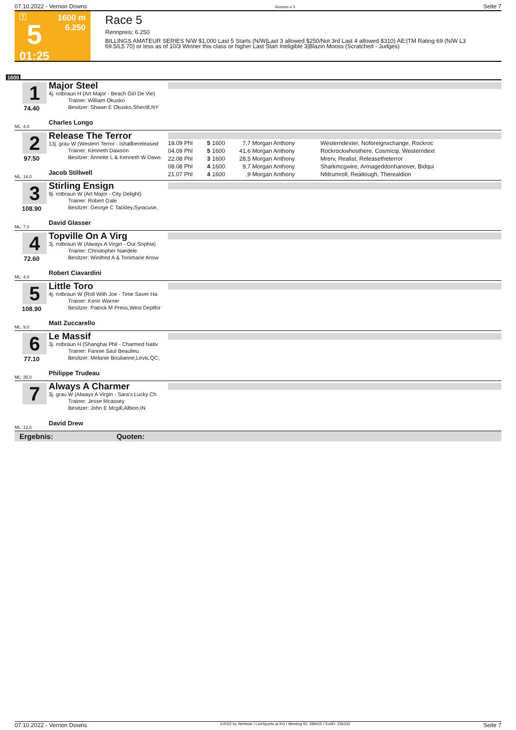07.10.2022 - Vernon Downs Rennen # 5 Seite 7
T
5
01:25
1600 m
6.250
Race 5
Rennpreis: 6.250
BILLINGS AMATEUR SERIES N/W $1,000 Last 5 Starts (N/W|Last 3 allowed $250/Not 3rd Last 4 allowed $310) AE:|TM Rating 69 (N/W L3 69.5/L5 70) or less as of 10/3 Winner this class or higher Last Start Ineligible 3|Blazin Mooss (Scratched - Judges)
1600
1
74.40
ML: 4,0
Major Steel
4j. rotbraun H (Art Major - Beach Girl De Vie)
Trainer: William Okusko
Besitzer: Shawn E Okusko,Sherrill,NY
Charles Longo
2
97.50
ML: 16,0
Release The Terror
13j. grau W (Western Terror - Ishallbereleased
Trainer: Kenneth Dawson
Besitzer: Annette L & Kenneth W Daws
Jacob Stillwell
| 18.09 Phl | 5 | 1600 | 7,7 | Morgan Anthony | Westerndexter, Noforeignxchange, Rockroc |
| 04.09 Phl | 5 | 1600 | 41,6 | Morgan Anthony | Rockrockwhosthere, Cosmicqi, Westerndext |
| 22.08 Phl | 3 | 1600 | 28,5 | Morgan Anthony | Mrerv, Realist, Releasetheterror |
| 08.08 Phl | 4 | 1600 | 9,7 | Morgan Anthony | Sharkmcgwire, Armageddonhanover, Bidqui |
| 21.07 Phl | 4 | 1600 | ,9 | Morgan Anthony | Nfdrumroll, Realtough, Therealdion |
3
108.90
ML: 7,0
Stirling Ensign
9j. rotbraun W (Art Major - City Delight)
Trainer: Robert Gale
Besitzer: George C Tackley,Syracuse,
David Glasser
4
72.60
ML: 4,0
Topville On A Virg
3j. rotbraun W (Always A Virgin - Our Sophia)
Trainer: Christopher Naedele
Besitzer: Winifred A & Tonimarie Answ
Robert Ciavardini
5
108.90
ML: 9,0
Little Toro
4j. rotbraun W (Roll With Joe - Time Saver Ha
Trainer: Kerin Warner
Besitzer: Patrick M Press,West Deptfor
Matt Zuccarello
6
77.10
ML: 35,0
Le Massif
3j. rotbraun H (Shanghai Phil - Charmed Nativ
Trainer: Fannie Saul Beaulieu
Besitzer: Melanie Boulianne,Levis,QC,
Philippe Trudeau
7
ML: 13,0
Always A Charmer
3j. grau W (Always A Virgin - Sara's Lucky Ch
Trainer: Jesse Mcassey
Besitzer: John E Mcgill,Albion,IN
David Drew
Ergebnis: Quoten:
07.10.2022 - Vernon Downs ©2022 by Wettstar / LiveSports.at KG / Meeting ID: 289425 / ExtID: 236330 Seite 7